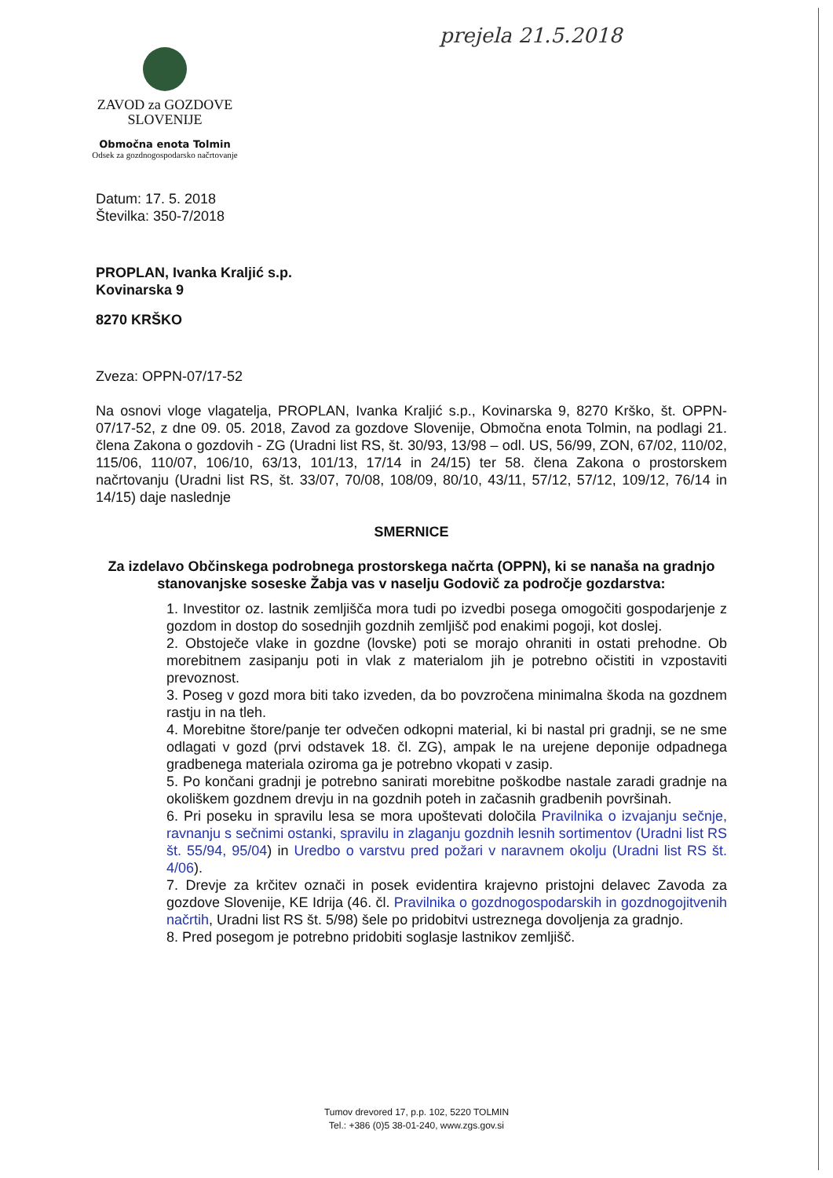prejela 21.5.2018
ZAVOD za GOZDOVE
SLOVENIJE
Območna enota Tolmin
Odsek za gozdnogospodarsko načrtovanje
Datum: 17. 5. 2018
Številka: 350-7/2018
PROPLAN, Ivanka Kraljić s.p.
Kovinarska 9
8270 KRŠKO
Zveza: OPPN-07/17-52
Na osnovi vloge vlagatelja, PROPLAN, Ivanka Kraljić s.p., Kovinarska 9, 8270 Krško, št. OPPN-07/17-52, z dne 09. 05. 2018, Zavod za gozdove Slovenije, Območna enota Tolmin, na podlagi 21. člena Zakona o gozdovih - ZG (Uradni list RS, št. 30/93, 13/98 – odl. US, 56/99, ZON, 67/02, 110/02, 115/06, 110/07, 106/10, 63/13, 101/13, 17/14 in 24/15) ter 58. člena Zakona o prostorskem načrtovanju (Uradni list RS, št. 33/07, 70/08, 108/09, 80/10, 43/11, 57/12, 57/12, 109/12, 76/14 in 14/15) daje naslednje
SMERNICE
Za izdelavo Občinskega podrobnega prostorskega načrta (OPPN), ki se nanaša na gradnjo stanovanjske soseske Žabja vas v naselju Godovič za področje gozdarstva:
1. Investitor oz. lastnik zemljišča mora tudi po izvedbi posega omogočiti gospodarjenje z gozdom in dostop do sosednjih gozdnih zemljišč pod enakimi pogoji, kot doslej.
2. Obstoječe vlake in gozdne (lovske) poti se morajo ohraniti in ostati prehodne. Ob morebitnem zasipanju poti in vlak z materialom jih je potrebno očistiti in vzpostaviti prevoznost.
3. Poseg v gozd mora biti tako izveden, da bo povzročena minimalna škoda na gozdnem rastju in na tleh.
4. Morebitne štore/panje ter odvečen odkopni material, ki bi nastal pri gradnji, se ne sme odlagati v gozd (prvi odstavek 18. čl. ZG), ampak le na urejene deponije odpadnega gradbenega materiala oziroma ga je potrebno vkopati v zasip.
5. Po končani gradnji je potrebno sanirati morebitne poškodbe nastale zaradi gradnje na okoliškem gozdnem drevju in na gozdnih poteh in začasnih gradbenih površinah.
6. Pri poseku in spravilu lesa se mora upoštevati določila Pravilnika o izvajanju sečnje, ravnanju s sečnimi ostanki, spravilu in zlaganju gozdnih lesnih sortimentov (Uradni list RS št. 55/94, 95/04) in Uredbo o varstvu pred požari v naravnem okolju (Uradni list RS št. 4/06).
7. Drevje za krčitev označi in posek evidentira krajevno pristojni delavec Zavoda za gozdove Slovenije, KE Idrija (46. čl. Pravilnika o gozdnogospodarskih in gozdnogojitvenih načrtih, Uradni list RS št. 5/98) šele po pridobitvi ustreznega dovoljenja za gradnjo.
8. Pred posegom je potrebno pridobiti soglasje lastnikov zemljišč.
Tumov drevored 17, p.p. 102, 5220 TOLMIN
Tel.: +386 (0)5 38-01-240, www.zgs.gov.si